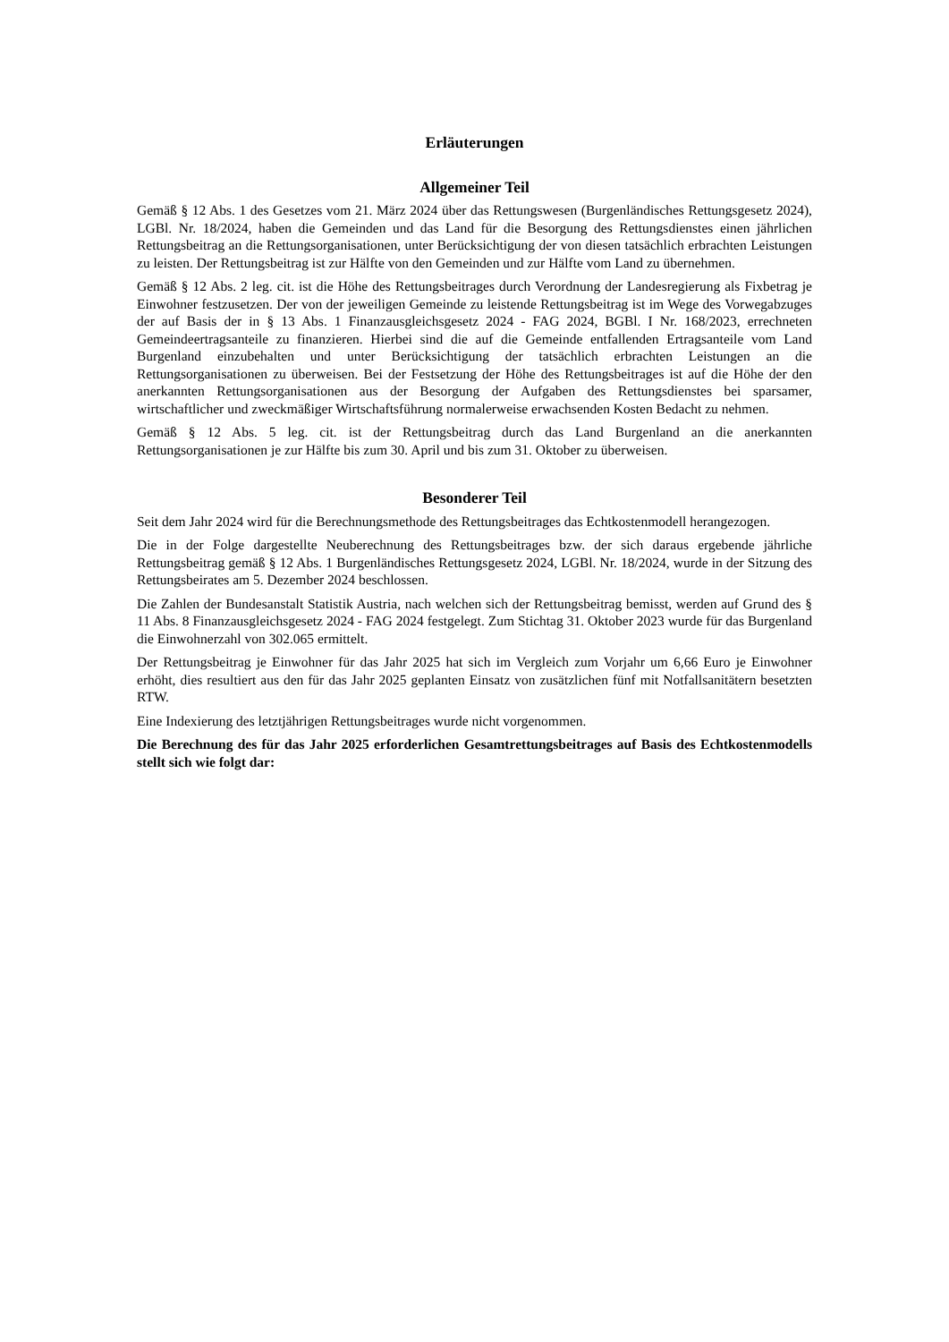Erläuterungen
Allgemeiner Teil
Gemäß § 12 Abs. 1 des Gesetzes vom 21. März 2024 über das Rettungswesen (Burgenländisches Rettungsgesetz 2024), LGBl. Nr. 18/2024, haben die Gemeinden und das Land für die Besorgung des Rettungsdienstes einen jährlichen Rettungsbeitrag an die Rettungsorganisationen, unter Berücksichtigung der von diesen tatsächlich erbrachten Leistungen zu leisten. Der Rettungsbeitrag ist zur Hälfte von den Gemeinden und zur Hälfte vom Land zu übernehmen.
Gemäß § 12 Abs. 2 leg. cit. ist die Höhe des Rettungsbeitrages durch Verordnung der Landesregierung als Fixbetrag je Einwohner festzusetzen. Der von der jeweiligen Gemeinde zu leistende Rettungsbeitrag ist im Wege des Vorwegabzuges der auf Basis der in § 13 Abs. 1 Finanzausgleichsgesetz 2024 - FAG 2024, BGBl. I Nr. 168/2023, errechneten Gemeindeertragsanteile zu finanzieren. Hierbei sind die auf die Gemeinde entfallenden Ertragsanteile vom Land Burgenland einzubehalten und unter Berücksichtigung der tatsächlich erbrachten Leistungen an die Rettungsorganisationen zu überweisen. Bei der Festsetzung der Höhe des Rettungsbeitrages ist auf die Höhe der den anerkannten Rettungsorganisationen aus der Besorgung der Aufgaben des Rettungsdienstes bei sparsamer, wirtschaftlicher und zweckmäßiger Wirtschaftsführung normalerweise erwachsenden Kosten Bedacht zu nehmen.
Gemäß § 12 Abs. 5 leg. cit. ist der Rettungsbeitrag durch das Land Burgenland an die anerkannten Rettungsorganisationen je zur Hälfte bis zum 30. April und bis zum 31. Oktober zu überweisen.
Besonderer Teil
Seit dem Jahr 2024 wird für die Berechnungsmethode des Rettungsbeitrages das Echtkostenmodell herangezogen.
Die in der Folge dargestellte Neuberechnung des Rettungsbeitrages bzw. der sich daraus ergebende jährliche Rettungsbeitrag gemäß § 12 Abs. 1 Burgenländisches Rettungsgesetz 2024, LGBl. Nr. 18/2024, wurde in der Sitzung des Rettungsbeirates am 5. Dezember 2024 beschlossen.
Die Zahlen der Bundesanstalt Statistik Austria, nach welchen sich der Rettungsbeitrag bemisst, werden auf Grund des § 11 Abs. 8 Finanzausgleichsgesetz 2024 - FAG 2024 festgelegt. Zum Stichtag 31. Oktober 2023 wurde für das Burgenland die Einwohnerzahl von 302.065 ermittelt.
Der Rettungsbeitrag je Einwohner für das Jahr 2025 hat sich im Vergleich zum Vorjahr um 6,66 Euro je Einwohner erhöht, dies resultiert aus den für das Jahr 2025 geplanten Einsatz von zusätzlichen fünf mit Notfallsanitätern besetzten RTW.
Eine Indexierung des letztjährigen Rettungsbeitrages wurde nicht vorgenommen.
Die Berechnung des für das Jahr 2025 erforderlichen Gesamtrettungsbeitrages auf Basis des Echtkostenmodells stellt sich wie folgt dar: